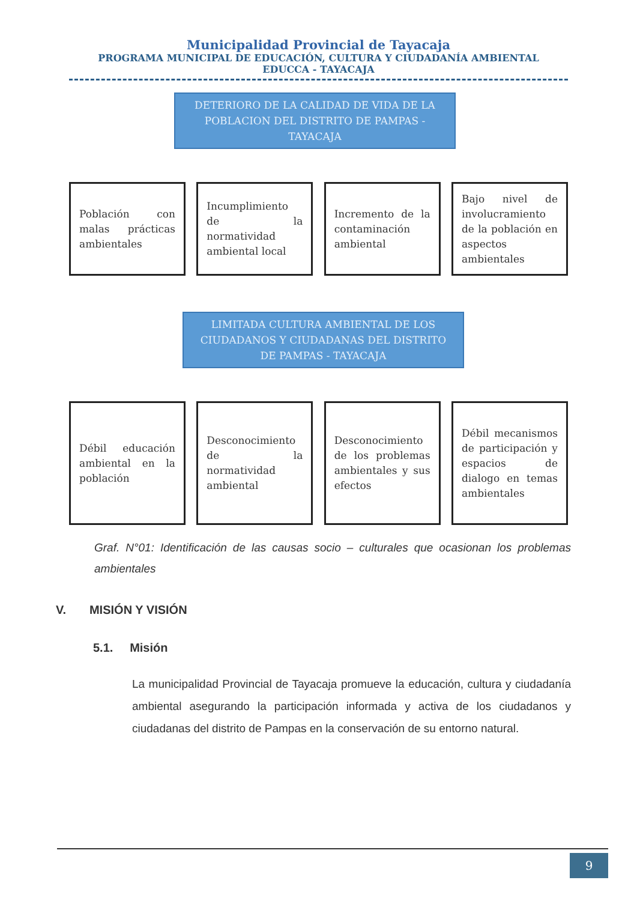Municipalidad Provincial de Tayacaja
PROGRAMA MUNICIPAL DE EDUCACIÓN, CULTURA Y CIUDADANÍA AMBIENTAL
EDUCCA - TAYACAJA
DETERIORO DE LA CALIDAD DE VIDA DE LA POBLACION DEL DISTRITO DE PAMPAS - TAYACAJA
Población con malas prácticas ambientales
Incumplimiento de la normatividad ambiental local
Incremento de la contaminación ambiental
Bajo nivel de involucramiento de la población en aspectos ambientales
LIMITADA CULTURA AMBIENTAL DE LOS CIUDADANOS Y CIUDADANAS DEL DISTRITO DE PAMPAS - TAYACAJA
Débil educación ambiental en la población
Desconocimiento de la normatividad ambiental
Desconocimiento de los problemas ambientales y sus efectos
Débil mecanismos de participación y espacios de dialogo en temas ambientales
Graf. N°01: Identificación de las causas socio – culturales que ocasionan los problemas ambientales
V. MISIÓN Y VISIÓN
5.1. Misión
La municipalidad Provincial de Tayacaja promueve la educación, cultura y ciudadanía ambiental asegurando la participación informada y activa de los ciudadanos y ciudadanas del distrito de Pampas en la conservación de su entorno natural.
9